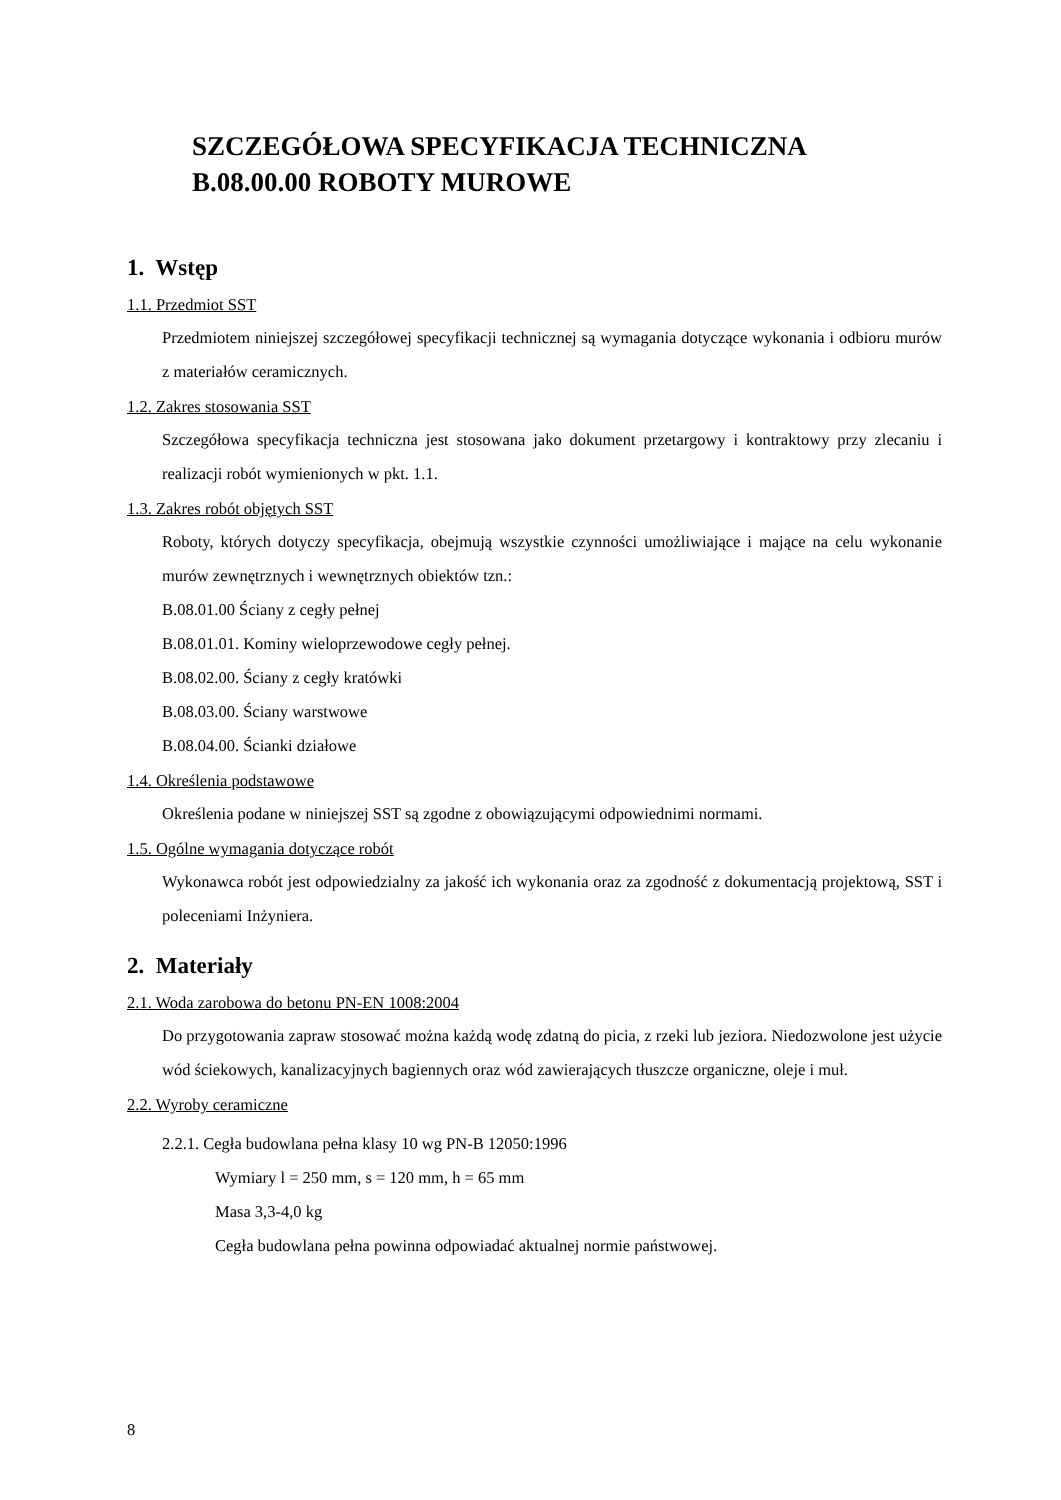SZCZEGÓŁOWA SPECYFIKACJA TECHNICZNA
B.08.00.00 ROBOTY MUROWE
1. Wstęp
1.1. Przedmiot SST
Przedmiotem niniejszej szczegółowej specyfikacji technicznej są wymagania dotyczące wykonania i odbioru murów z materiałów ceramicznych.
1.2. Zakres stosowania SST
Szczegółowa specyfikacja techniczna jest stosowana jako dokument przetargowy i kontraktowy przy zlecaniu i realizacji robót wymienionych w pkt. 1.1.
1.3. Zakres robót objętych SST
Roboty, których dotyczy specyfikacja, obejmują wszystkie czynności umożliwiające i mające na celu wykonanie murów zewnętrznych i wewnętrznych obiektów tzn.:
B.08.01.00 Ściany z cegły pełnej
B.08.01.01. Kominy wieloprzewodowe cegły pełnej.
B.08.02.00. Ściany z cegły kratówki
B.08.03.00. Ściany warstwowe
B.08.04.00. Ścianki działowe
1.4. Określenia podstawowe
Określenia podane w niniejszej SST są zgodne z obowiązującymi odpowiednimi normami.
1.5. Ogólne wymagania dotyczące robót
Wykonawca robót jest odpowiedzialny za jakość ich wykonania oraz za zgodność z dokumentacją projektową, SST i poleceniami Inżyniera.
2. Materiały
2.1. Woda zarobowa do betonu PN-EN 1008:2004
Do przygotowania zapraw stosować można każdą wodę zdatną do picia, z rzeki lub jeziora. Niedozwolone jest użycie wód ściekowych, kanalizacyjnych bagiennych oraz wód zawierających tłuszcze organiczne, oleje i muł.
2.2. Wyroby ceramiczne
2.2.1. Cegła budowlana pełna klasy 10 wg PN-B 12050:1996
Wymiary l = 250 mm, s = 120 mm, h = 65 mm
Masa 3,3-4,0 kg
Cegła budowlana pełna powinna odpowiadać aktualnej normie państwowej.
8